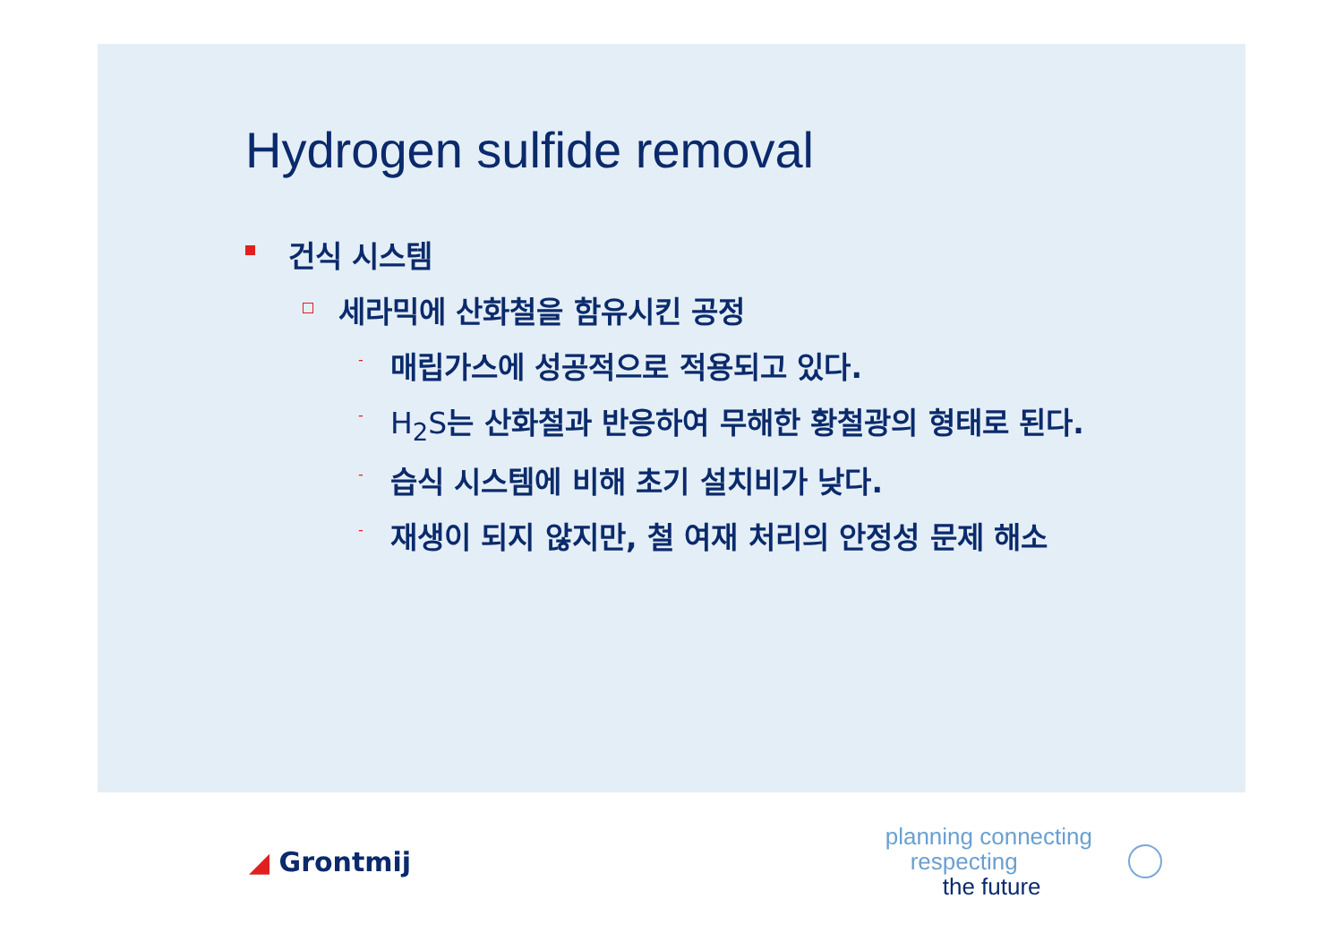Hydrogen sulfide removal
건식 시스템
세라믹에 산화철을 함유시킨 공정
- 매립가스에 성공적으로 적용되고 있다.
- H<sub>2</sub>S는 산화철과 반응하여 무해한 황철광의 형태로 된다.
- 습식 시스템에 비해 초기 설치비가 낮다.
- 재생이 되지 않지만, 철 여재 처리의 안정성 문제 해소
◢ Grontmij
planning connecting
respecting
the future